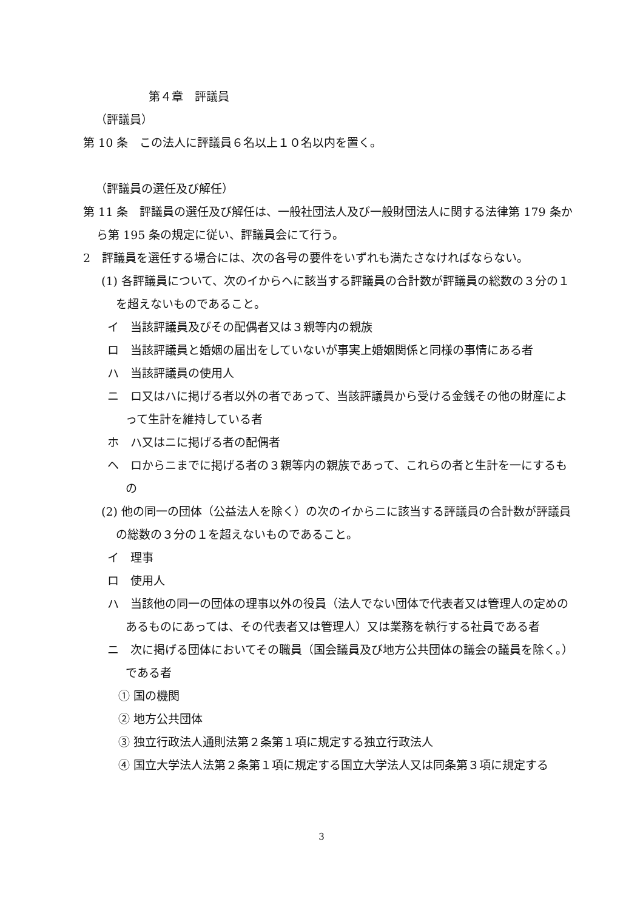第４章　評議員
（評議員）
第 10 条　この法人に評議員６名以上１０名以内を置く。
（評議員の選任及び解任）
第 11 条　評議員の選任及び解任は、一般社団法人及び一般財団法人に関する法律第 179 条から第 195 条の規定に従い、評議員会にて行う。
2　評議員を選任する場合には、次の各号の要件をいずれも満たさなければならない。
(1) 各評議員について、次のイからヘに該当する評議員の合計数が評議員の総数の３分の１を超えないものであること。
イ　当該評議員及びその配偶者又は３親等内の親族
ロ　当該評議員と婚姻の届出をしていないが事実上婚姻関係と同様の事情にある者
ハ　当該評議員の使用人
ニ　ロ又はハに掲げる者以外の者であって、当該評議員から受ける金銭その他の財産によって生計を維持している者
ホ　ハ又はニに掲げる者の配偶者
ヘ　ロからニまでに掲げる者の３親等内の親族であって、これらの者と生計を一にするもの
(2) 他の同一の団体（公益法人を除く）の次のイからニに該当する評議員の合計数が評議員の総数の３分の１を超えないものであること。
イ　理事
ロ　使用人
ハ　当該他の同一の団体の理事以外の役員（法人でない団体で代表者又は管理人の定めのあるものにあっては、その代表者又は管理人）又は業務を執行する社員である者
ニ　次に掲げる団体においてその職員（国会議員及び地方公共団体の議会の議員を除く。）である者
① 国の機関
② 地方公共団体
③ 独立行政法人通則法第２条第１項に規定する独立行政法人
④ 国立大学法人法第２条第１項に規定する国立大学法人又は同条第３項に規定する
3